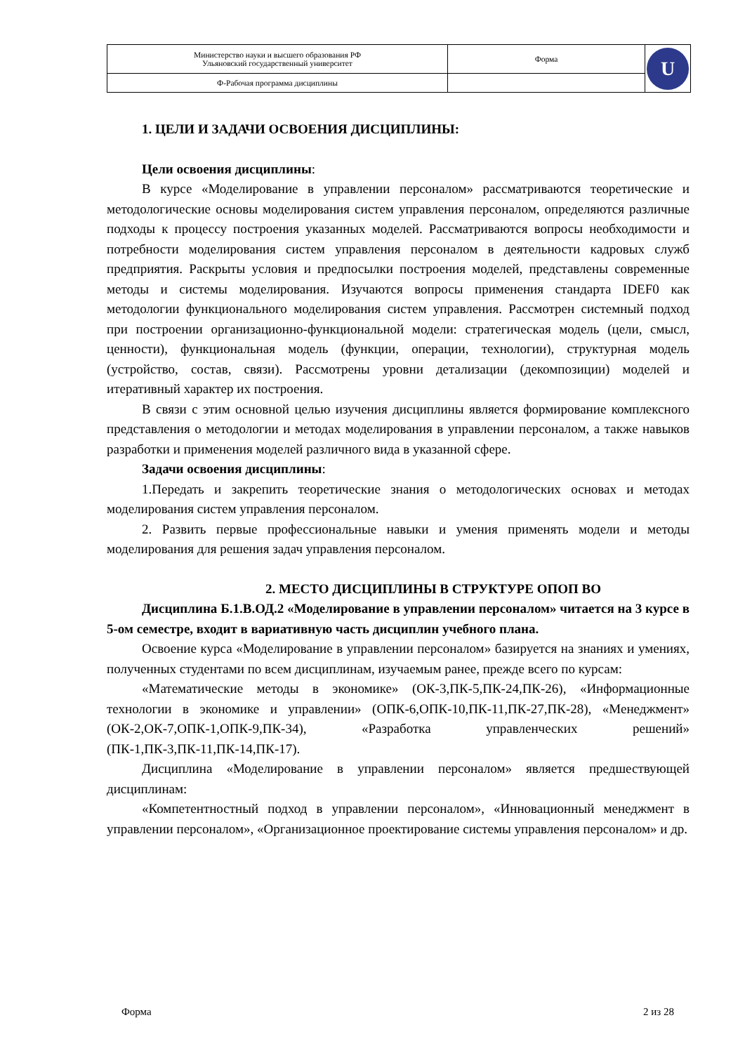| Министерство науки и высшего образования РФ Ульяновский государственный университет | Форма | U |
| Ф-Рабочая программа дисциплины | | |
1. ЦЕЛИ И ЗАДАЧИ ОСВОЕНИЯ ДИСЦИПЛИНЫ:
Цели освоения дисциплины:
В курсе «Моделирование в управлении персоналом» рассматриваются теоретические и методологические основы моделирования систем управления персоналом, определяются различные подходы к процессу построения указанных моделей. Рассматриваются вопросы необходимости и потребности моделирования систем управления персоналом в деятельности кадровых служб предприятия. Раскрыты условия и предпосылки построения моделей, представлены современные методы и системы моделирования. Изучаются вопросы применения стандарта IDEF0 как методологии функционального моделирования систем управления. Рассмотрен системный подход при построении организационно-функциональной модели: стратегическая модель (цели, смысл, ценности), функциональная модель (функции, операции, технологии), структурная модель (устройство, состав, связи). Рассмотрены уровни детализации (декомпозиции) моделей и итеративный характер их построения.
В связи с этим основной целью изучения дисциплины является формирование комплексного представления о методологии и методах моделирования в управлении персоналом, а также навыков разработки и применения моделей различного вида в указанной сфере.
Задачи освоения дисциплины:
1.Передать и закрепить теоретические знания о методологических основах и методах моделирования систем управления персоналом.
2. Развить первые профессиональные навыки и умения применять модели и методы моделирования для решения задач управления персоналом.
2. МЕСТО ДИСЦИПЛИНЫ В СТРУКТУРЕ ОПОП ВО
Дисциплина Б.1.В.ОД.2 «Моделирование в управлении персоналом» читается на 3 курсе в 5-ом семестре, входит в вариативную часть дисциплин учебного плана.
Освоение курса «Моделирование в управлении персоналом» базируется на знаниях и умениях, полученных студентами по всем дисциплинам, изучаемым ранее, прежде всего по курсам:
«Математические методы в экономике» (ОК-3,ПК-5,ПК-24,ПК-26), «Информационные технологии в экономике и управлении» (ОПК-6,ОПК-10,ПК-11,ПК-27,ПК-28), «Менеджмент» (ОК-2,ОК-7,ОПК-1,ОПК-9,ПК-34), «Разработка управленческих решений» (ПК-1,ПК-3,ПК-11,ПК-14,ПК-17).
Дисциплина «Моделирование в управлении персоналом» является предшествующей дисциплинам:
«Компетентностный подход в управлении персоналом», «Инновационный менеджмент в управлении персоналом», «Организационное проектирование системы управления персоналом» и др.
Форма 2 из 28